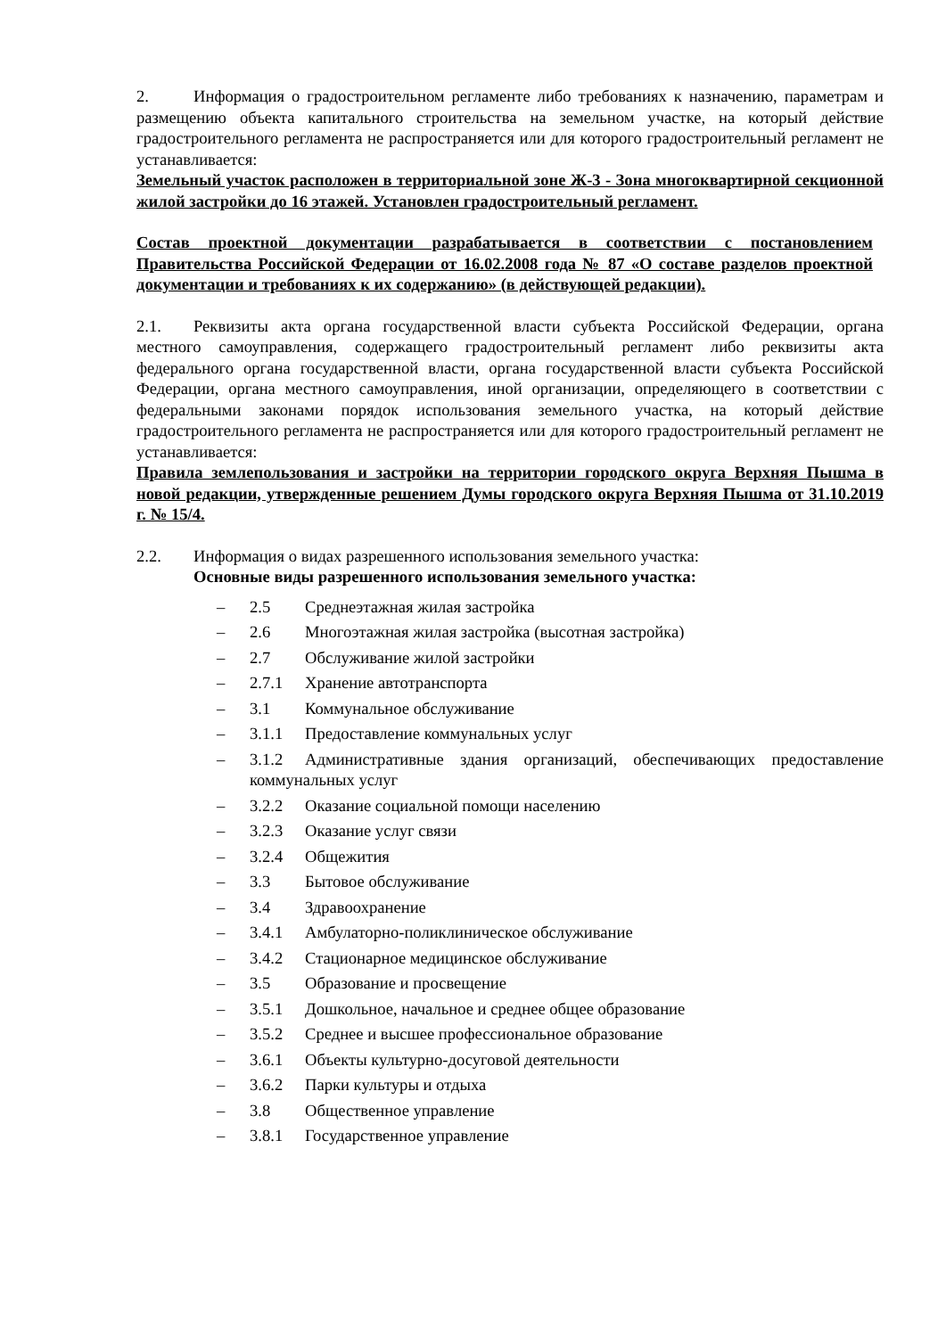2. Информация о градостроительном регламенте либо требованиях к назначению, параметрам и размещению объекта капитального строительства на земельном участке, на который действие градостроительного регламента не распространяется или для которого градостроительный регламент не устанавливается:
Земельный участок расположен в территориальной зоне Ж-3 - Зона многоквартирной секционной жилой застройки до 16 этажей. Установлен градостроительный регламент.
Состав проектной документации разрабатывается в соответствии с постановлением Правительства Российской Федерации от 16.02.2008 года № 87 «О составе разделов проектной документации и требованиях к их содержанию» (в действующей редакции).
2.1. Реквизиты акта органа государственной власти субъекта Российской Федерации, органа местного самоуправления, содержащего градостроительный регламент либо реквизиты акта федерального органа государственной власти, органа государственной власти субъекта Российской Федерации, органа местного самоуправления, иной организации, определяющего в соответствии с федеральными законами порядок использования земельного участка, на который действие градостроительного регламента не распространяется или для которого градостроительный регламент не устанавливается:
Правила землепользования и застройки на территории городского округа Верхняя Пышма в новой редакции, утвержденные решением Думы городского округа Верхняя Пышма от 31.10.2019 г. № 15/4.
2.2. Информация о видах разрешенного использования земельного участка:
Основные виды разрешенного использования земельного участка:
– 2.5 Среднеэтажная жилая застройка
– 2.6 Многоэтажная жилая застройка (высотная застройка)
– 2.7 Обслуживание жилой застройки
– 2.7.1 Хранение автотранспорта
– 3.1 Коммунальное обслуживание
– 3.1.1 Предоставление коммунальных услуг
– 3.1.2 Административные здания организаций, обеспечивающих предоставление коммунальных услуг
– 3.2.2 Оказание социальной помощи населению
– 3.2.3 Оказание услуг связи
– 3.2.4 Общежития
– 3.3 Бытовое обслуживание
– 3.4 Здравоохранение
– 3.4.1 Амбулаторно-поликлиническое обслуживание
– 3.4.2 Стационарное медицинское обслуживание
– 3.5 Образование и просвещение
– 3.5.1 Дошкольное, начальное и среднее общее образование
– 3.5.2 Среднее и высшее профессиональное образование
– 3.6.1 Объекты культурно-досуговой деятельности
– 3.6.2 Парки культуры и отдыха
– 3.8 Общественное управление
– 3.8.1 Государственное управление